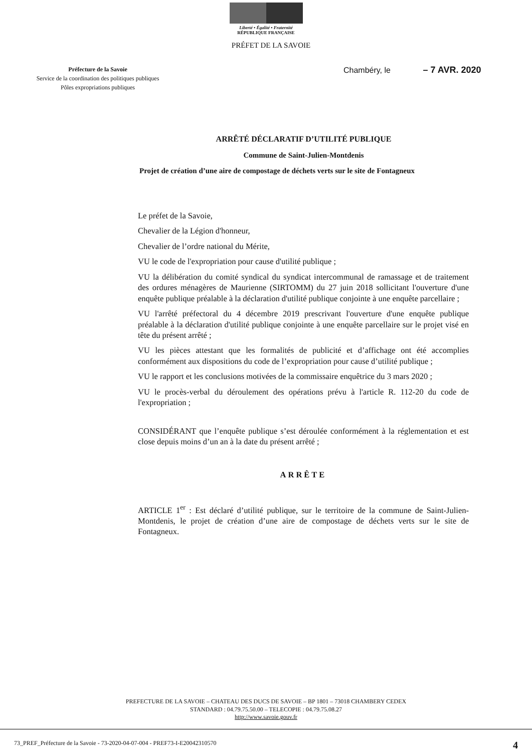Liberté • Égalité • Fraternité
RÉPUBLIQUE FRANÇAISE
PRÉFET DE LA SAVOIE
Préfecture de la Savoie
Service de la coordination des politiques publiques
Pôles expropriations publiques
Chambéry, le – 7 AVR. 2020
ARRÊTÉ DÉCLARATIF D’UTILITÉ PUBLIQUE
Commune de Saint-Julien-Montdenis
Projet de création d’une aire de compostage de déchets verts sur le site de Fontagneux
Le préfet de la Savoie,
Chevalier de la Légion d'honneur,
Chevalier de l’ordre national du Mérite,
VU le code de l'expropriation pour cause d'utilité publique ;
VU la délibération du comité syndical du syndicat intercommunal de ramassage et de traitement des ordures ménagères de Maurienne (SIRTOMM) du 27 juin 2018 sollicitant l'ouverture d'une enquête publique préalable à la déclaration d'utilité publique conjointe à une enquête parcellaire ;
VU l'arrêté préfectoral du 4 décembre 2019 prescrivant l'ouverture d'une enquête publique préalable à la déclaration d'utilité publique conjointe à une enquête parcellaire sur le projet visé en tête du présent arrêté ;
VU les pièces attestant que les formalités de publicité et d’affichage ont été accomplies conformément aux dispositions du code de l’expropriation pour cause d’utilité publique ;
VU le rapport et les conclusions motivées de la commissaire enquêtrice du 3 mars 2020 ;
VU le procès-verbal du déroulement des opérations prévu à l'article R. 112-20 du code de l'expropriation ;
CONSIDÉRANT que l’enquête publique s’est déroulée conformément à la réglementation et est close depuis moins d’un an à la date du présent arrêté ;
ARRÊTE
ARTICLE 1<sup>er</sup> : Est déclaré d’utilité publique, sur le territoire de la commune de Saint-Julien-Montdenis, le projet de création d’une aire de compostage de déchets verts sur le site de Fontagneux.
PREFECTURE DE LA SAVOIE – CHATEAU DES DUCS DE SAVOIE – BP 1801 – 73018 CHAMBERY CEDEX
STANDARD : 04.79.75.50.00 – TELECOPIE : 04.79.75.08.27
http://www.savoie.gouv.fr
73_PREF_Préfecture de la Savoie - 73-2020-04-07-004 - PREF73-I-E20042310570 4